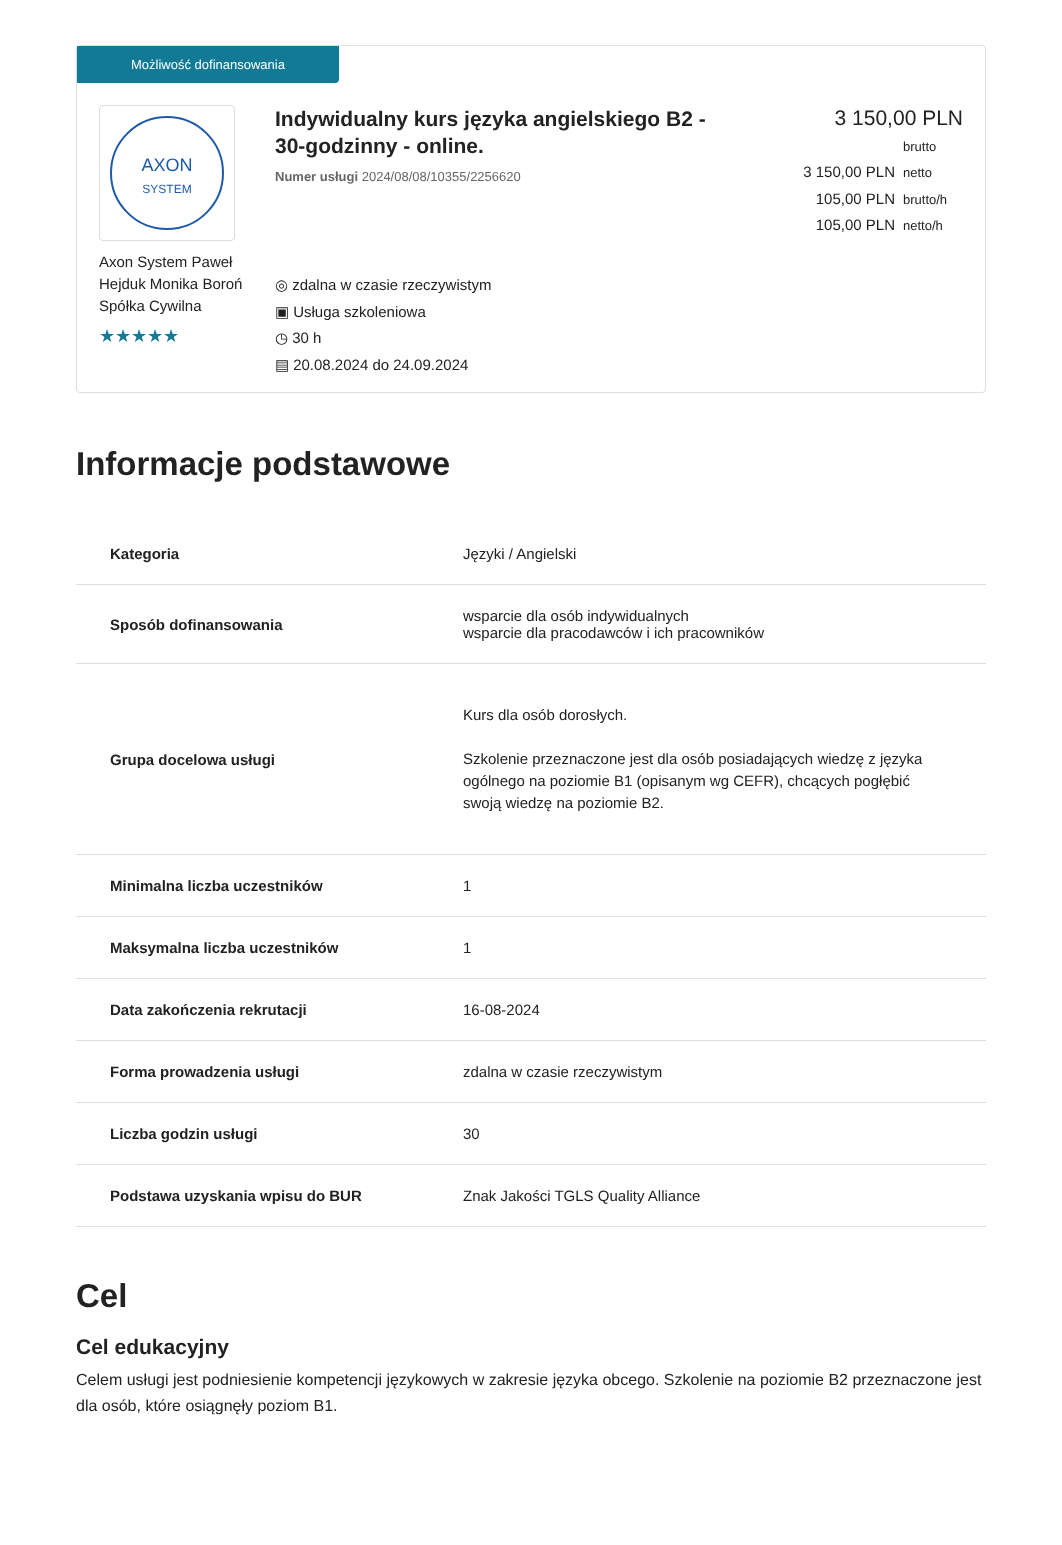Możliwość dofinansowania
AXON
SYSTEM
Axon System Paweł Hejduk Monika Boroń Spółka Cywilna
★★★★★
Indywidualny kurs języka angielskiego B2 - 30-godzinny - online.
Numer usługi 2024/08/08/10355/2256620
◎ zdalna w czasie rzeczywistym
▣ Usługa szkoleniowa
◷ 30 h
▤ 20.08.2024 do 24.09.2024
3 150,00 PLN brutto
3 150,00 PLN netto
105,00 PLN brutto/h
105,00 PLN netto/h
Informacje podstawowe
| Kategoria | Języki / Angielski |
| Sposób dofinansowania | wsparcie dla osób indywidualnych wsparcie dla pracodawców i ich pracowników |
| Grupa docelowa usługi | Kurs dla osób dorosłych. Szkolenie przeznaczone jest dla osób posiadających wiedzę z języka ogólnego na poziomie B1 (opisanym wg CEFR), chcących pogłębić swoją wiedzę na poziomie B2. |
| Minimalna liczba uczestników | 1 |
| Maksymalna liczba uczestników | 1 |
| Data zakończenia rekrutacji | 16-08-2024 |
| Forma prowadzenia usługi | zdalna w czasie rzeczywistym |
| Liczba godzin usługi | 30 |
| Podstawa uzyskania wpisu do BUR | Znak Jakości TGLS Quality Alliance |
Cel
Cel edukacyjny
Celem usługi jest podniesienie kompetencji językowych w zakresie języka obcego. Szkolenie na poziomie B2 przeznaczone jest dla osób, które osiągnęły poziom B1.